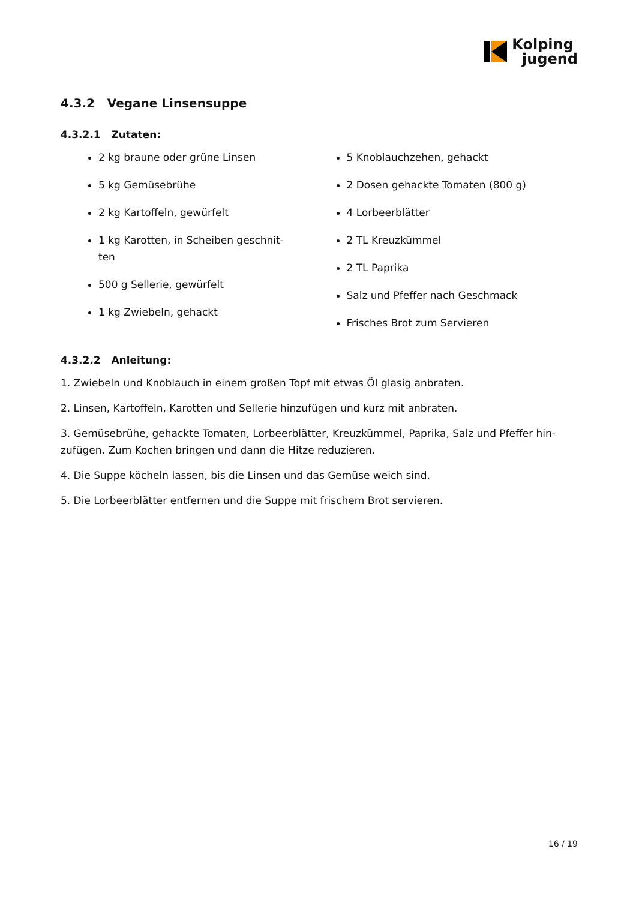Kolping
jugend
4.3.2 Vegane Linsensuppe
4.3.2.1 Zutaten:
2 kg braune oder grüne Linsen
5 kg Gemüsebrühe
2 kg Kartoffeln, gewürfelt
1 kg Karotten, in Scheiben geschnit-
ten
500 g Sellerie, gewürfelt
1 kg Zwiebeln, gehackt
5 Knoblauchzehen, gehackt
2 Dosen gehackte Tomaten (800 g)
4 Lorbeerblätter
2 TL Kreuzkümmel
2 TL Paprika
Salz und Pfeffer nach Geschmack
Frisches Brot zum Servieren
4.3.2.2 Anleitung:
1. Zwiebeln und Knoblauch in einem großen Topf mit etwas Öl glasig anbraten.
2. Linsen, Kartoffeln, Karotten und Sellerie hinzufügen und kurz mit anbraten.
3. Gemüsebrühe, gehackte Tomaten, Lorbeerblätter, Kreuzkümmel, Paprika, Salz und Pfeffer hin-zufügen. Zum Kochen bringen und dann die Hitze reduzieren.
4. Die Suppe köcheln lassen, bis die Linsen und das Gemüse weich sind.
5. Die Lorbeerblätter entfernen und die Suppe mit frischem Brot servieren.
16 / 19